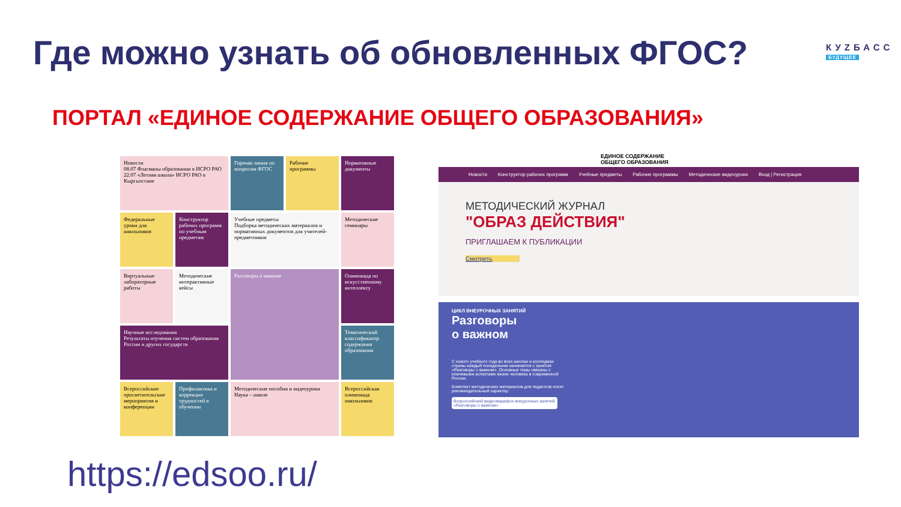Где можно узнать об обновленных ФГОС?
КУZБАСС
БУДУЩЕЕ
ПОРТАЛ «ЕДИНОЕ СОДЕРЖАНИЕ ОБЩЕГО ОБРАЗОВАНИЯ»
Новости
08.07 Флагманы образования в ИСРО РАО
22.07 «Летняя школа» ИСРО РАО в Кыргызстане
Горячая линия по вопросам ФГОС
Рабочие программы
Нормативные документы
Федеральные уроки для школьников
Конструктор рабочих программ по учебным предметам
Учебные предметы
Подборка методических материалов и нормативных документов для учителей-предметников
Методические семинары
Виртуальные лабораторные работы
Методические интерактивные кейсы
Разговоры о важном
Олимпиада по искусственному интеллекту
Научные исследования
Результаты изучения систем образования России и других государств
Тематический классификатор содержания образования
Всероссийские просветительские мероприятия и конференции
Профилактика и коррекция трудностей в обучении
Методические пособия и видеоуроки
Наука – школе
Всероссийская олимпиада школьников
ЕДИНОЕ СОДЕРЖАНИЕ
ОБЩЕГО ОБРАЗОВАНИЯ
Новости Конструктор рабочих программ Учебные предметы Рабочие программы Методические видеоуроки Вход | Регистрация
МЕТОДИЧЕСКИЙ ЖУРНАЛ
"ОБРАЗ ДЕЙСТВИЯ"
ПРИГЛАШАЕМ К ПУБЛИКАЦИИ
Смотреть
ЦИКЛ ВНЕУРОЧНЫХ ЗАНЯТИЙ
Разговоры
о важном
С нового учебного года во всех школах и колледжах страны каждый понедельник начинается с занятия «Разговоры о важном». Основные темы связаны с ключевыми аспектами жизни человека в современной России.
Комплект методических материалов для педагогов носит рекомендательный характер.
Всероссийский видеомарафон внеурочных занятий «Разговоры о важном»
https://edsoo.ru/